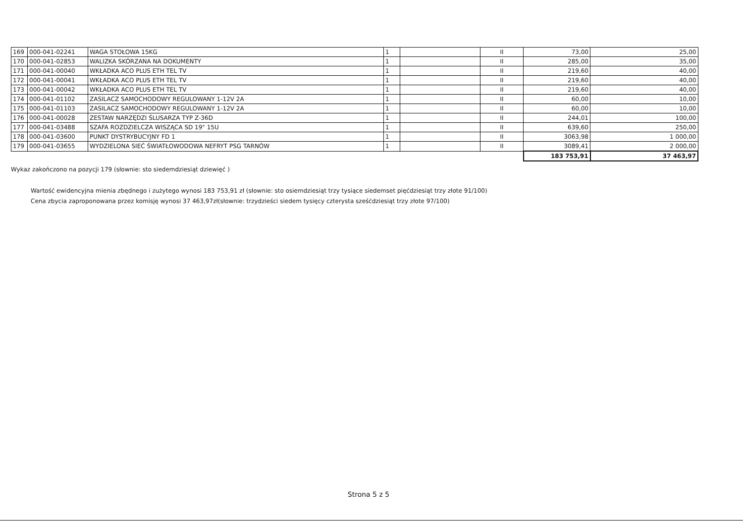| 169 | 000-041-02241 | WAGA STOŁOWA 15KG | 1 | | II | 73,00 | 25,00 |
| 170 | 000-041-02853 | WALIZKA SKÓRZANA NA DOKUMENTY | 1 | | II | 285,00 | 35,00 |
| 171 | 000-041-00040 | WKŁADKA ACO PLUS ETH TEL TV | 1 | | II | 219,60 | 40,00 |
| 172 | 000-041-00041 | WKŁADKA ACO PLUS ETH TEL TV | 1 | | II | 219,60 | 40,00 |
| 173 | 000-041-00042 | WKŁADKA ACO PLUS ETH TEL TV | 1 | | II | 219,60 | 40,00 |
| 174 | 000-041-01102 | ZASILACZ SAMOCHODOWY REGULOWANY 1-12V 2A | 1 | | II | 60,00 | 10,00 |
| 175 | 000-041-01103 | ZASILACZ SAMOCHODOWY REGULOWANY 1-12V 2A | 1 | | II | 60,00 | 10,00 |
| 176 | 000-041-00028 | ZESTAW NARZĘDZI ŚLUSARZA TYP Z-36D | 1 | | II | 244,01 | 100,00 |
| 177 | 000-041-03488 | SZAFA ROZDZIELCZA WISZĄCA SD 19" 15U | 1 | | II | 639,60 | 250,00 |
| 178 | 000-041-03600 | PUNKT DYSTRYBUCYJNY FD 1 | 1 | | II | 3063,98 | 1 000,00 |
| 179 | 000-041-03655 | WYDZIELONA SIEĆ ŚWIATŁOWODOWA NEFRYT PSG TARNÓW | 1 | | II | 3089,41 | 2 000,00 |
| | | | | | | 183 753,91 | 37 463,97 |
Wykaz zakończono na pozycji 179 (słownie: sto siedemdziesiąt dziewięć )
Wartość ewidencyjna mienia zbędnego i zużytego wynosi 183 753,91 zł (słownie: sto osiemdziesiąt trzy tysiące siedemset pięćdziesiąt trzy złote 91/100)
Cena zbycia zaproponowana przez komisję wynosi 37 463,97zł(słownie: trzydzieści siedem tysięcy czterysta sześćdziesiąt trzy złote 97/100)
Strona 5 z 5